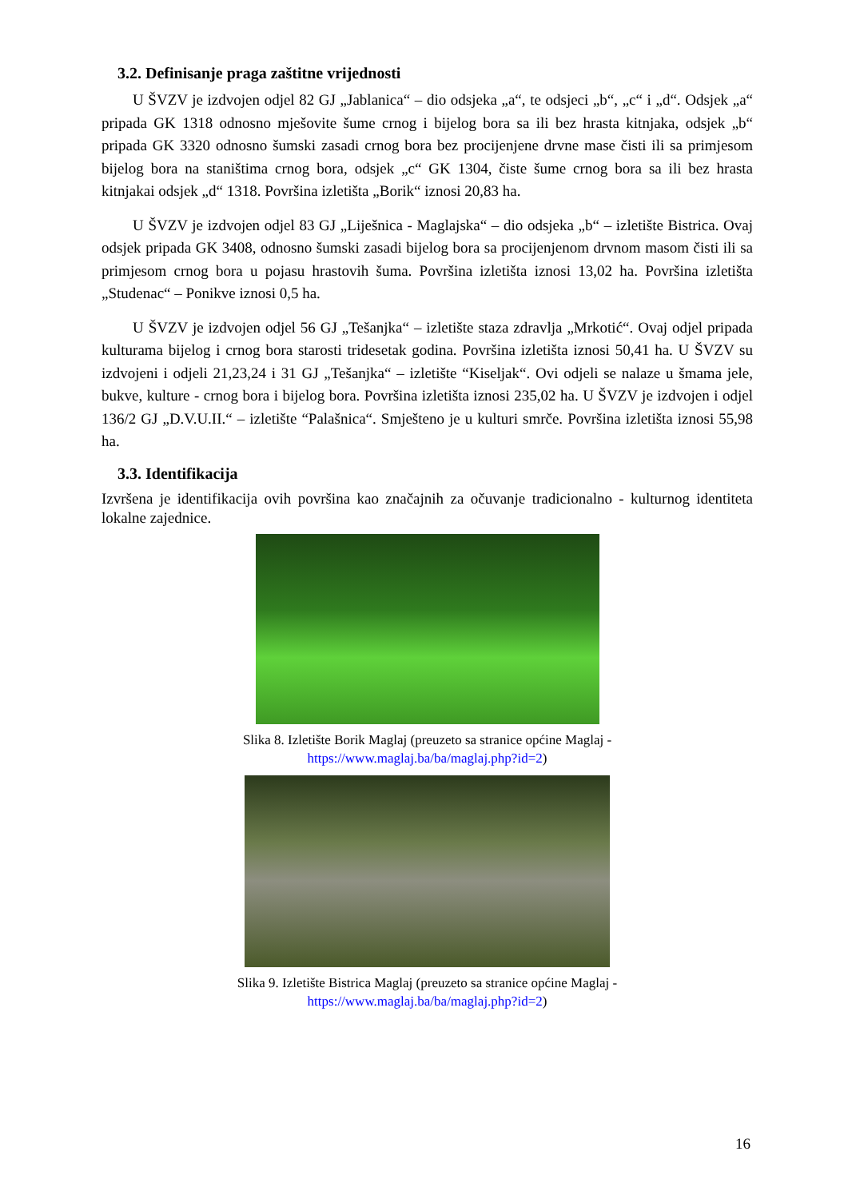3.2. Definisanje praga zaštitne vrijednosti
U ŠVZV je izdvojen odjel 82 GJ „Jablanica“ – dio odsjeka „a“, te odsjeci „b“, „c“ i „d“. Odsjek „a“ pripada GK 1318 odnosno mješovite šume crnog i bijelog bora sa ili bez hrasta kitnjaka, odsjek „b“ pripada GK 3320 odnosno šumski zasadi crnog bora bez procijenjene drvne mase čisti ili sa primjesom bijelog bora na staništima crnog bora, odsjek „c“ GK 1304, čiste šume crnog bora sa ili bez hrasta kitnjakai odsjek „d“ 1318. Površina izletišta „Borik“ iznosi 20,83 ha.
U ŠVZV je izdvojen odjel 83 GJ „Liješnica - Maglajska“ – dio odsjeka „b“ – izletište Bistrica. Ovaj odsjek pripada GK 3408, odnosno šumski zasadi bijelog bora sa procijenjenom drvnom masom čisti ili sa primjesom crnog bora u pojasu hrastovih šuma. Površina izletišta iznosi 13,02 ha. Površina izletišta „Studenac“ – Ponikve iznosi 0,5 ha.
U ŠVZV je izdvojen odjel 56 GJ „Tešanjka“ – izletište staza zdravlja „Mrkotić“. Ovaj odjel pripada kulturama bijelog i crnog bora starosti tridesetak godina. Površina izletišta iznosi 50,41 ha. U ŠVZV su izdvojeni i odjeli 21,23,24 i 31 GJ „Tešanjka“ – izletište “Kiseljak“. Ovi odjeli se nalaze u šmama jele, bukve, kulture - crnog bora i bijelog bora. Površina izletišta iznosi 235,02 ha. U ŠVZV je izdvojen i odjel 136/2 GJ „D.V.U.II.“ – izletište “Palašnica“. Smješteno je u kulturi smrče. Površina izletišta iznosi 55,98 ha.
3.3. Identifikacija
Izvršena je identifikacija ovih površina kao značajnih za očuvanje tradicionalno - kulturnog identiteta lokalne zajednice.
Slika 8. Izletište Borik Maglaj (preuzeto sa stranice općine Maglaj -
https://www.maglaj.ba/ba/maglaj.php?id=2)
Slika 9. Izletište Bistrica Maglaj (preuzeto sa stranice općine Maglaj -
https://www.maglaj.ba/ba/maglaj.php?id=2)
16